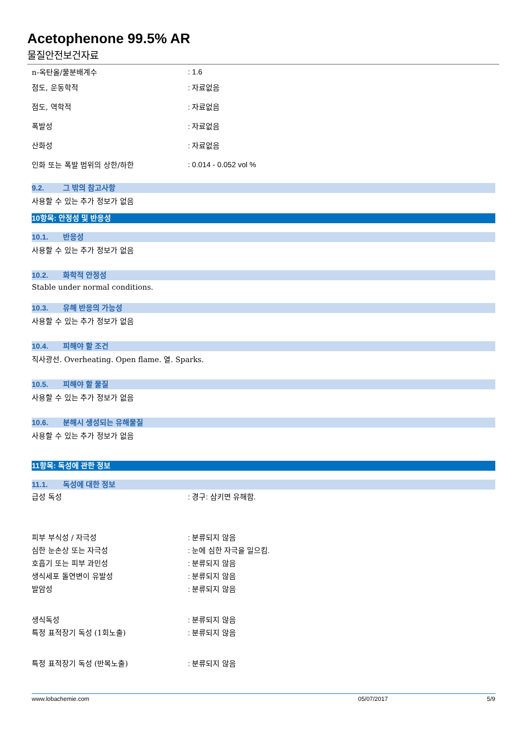Acetophenone 99.5% AR
물질안전보건자료
n-옥탄올/물분배계수 : 1.6
점도, 운동학적 : 자료없음
점도, 역학적 : 자료없음
폭발성 : 자료없음
산화성 : 자료없음
인화 또는 폭발 범위의 상한/하한 : 0.014 - 0.052 vol %
9.2. 그 밖의 참고사항
사용할 수 있는 추가 정보가 없음
10항목: 안정성 및 반응성
10.1. 반응성
사용할 수 있는 추가 정보가 없음
10.2. 화학적 안정성
Stable under normal conditions.
10.3. 유해 반응의 가능성
사용할 수 있는 추가 정보가 없음
10.4. 피해야 할 조건
직사광선. Overheating. Open flame. 열. Sparks.
10.5. 피해야 할 물질
사용할 수 있는 추가 정보가 없음
10.6. 분해시 생성되는 유해물질
사용할 수 있는 추가 정보가 없음
11항목: 독성에 관한 정보
11.1. 독성에 대한 정보
급성 독성 : 경구: 삼키면 유해함.
피부 부식성 / 자극성 : 분류되지 않음
심한 눈손상 또는 자극성 : 눈에 심한 자극을 일으킴.
호흡기 또는 피부 과민성 : 분류되지 않음
생식세포 돌연변이 유발성 : 분류되지 않음
발암성 : 분류되지 않음
생식독성 : 분류되지 않음
특정 표적장기 독성 (1회노출) : 분류되지 않음
특정 표적장기 독성 (반복노출) : 분류되지 않음
www.lobachemie.com 05/07/2017 5/9